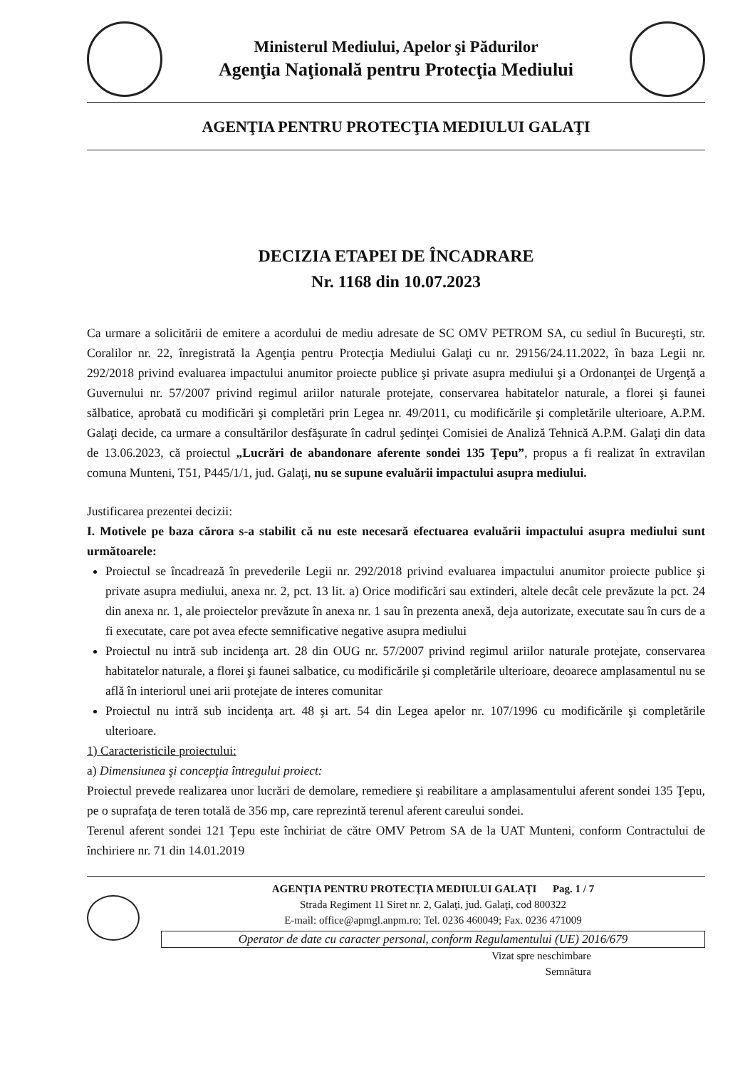Ministerul Mediului, Apelor şi Pădurilor
Agenţia Naţională pentru Protecţia Mediului
AGENŢIA PENTRU PROTECŢIA MEDIULUI GALAŢI
DECIZIA ETAPEI DE ÎNCADRARE
Nr. 1168 din 10.07.2023
Ca urmare a solicitării de emitere a acordului de mediu adresate de SC OMV PETROM SA, cu sediul în Bucureşti, str. Coralilor nr. 22, înregistrată la Agenţia pentru Protecţia Mediului Galaţi cu nr. 29156/24.11.2022, în baza Legii nr. 292/2018 privind evaluarea impactului anumitor proiecte publice şi private asupra mediului şi a Ordonanţei de Urgenţă a Guvernului nr. 57/2007 privind regimul ariilor naturale protejate, conservarea habitatelor naturale, a florei şi faunei sălbatice, aprobată cu modificări şi completări prin Legea nr. 49/2011, cu modificările şi completările ulterioare, A.P.M. Galaţi decide, ca urmare a consultărilor desfăşurate în cadrul şedinţei Comisiei de Analiză Tehnică A.P.M. Galaţi din data de 13.06.2023, că proiectul „Lucrări de abandonare aferente sondei 135 Ţepu”, propus a fi realizat în extravilan comuna Munteni, T51, P445/1/1, jud. Galaţi, nu se supune evaluării impactului asupra mediului.
Justificarea prezentei decizii:
I. Motivele pe baza cărora s-a stabilit că nu este necesară efectuarea evaluării impactului asupra mediului sunt următoarele:
Proiectul se încadrează în prevederile Legii nr. 292/2018 privind evaluarea impactului anumitor proiecte publice şi private asupra mediului, anexa nr. 2, pct. 13 lit. a) Orice modificări sau extinderi, altele decât cele prevăzute la pct. 24 din anexa nr. 1, ale proiectelor prevăzute în anexa nr. 1 sau în prezenta anexă, deja autorizate, executate sau în curs de a fi executate, care pot avea efecte semnificative negative asupra mediului
Proiectul nu intră sub incidenţa art. 28 din OUG nr. 57/2007 privind regimul ariilor naturale protejate, conservarea habitatelor naturale, a florei şi faunei salbatice, cu modificările şi completările ulterioare, deoarece amplasamentul nu se află în interiorul unei arii protejate de interes comunitar
Proiectul nu intră sub incidenţa art. 48 şi art. 54 din Legea apelor nr. 107/1996 cu modificările şi completările ulterioare.
1) Caracteristicile proiectului:
a) Dimensiunea şi concepţia întregului proiect:
Proiectul prevede realizarea unor lucrări de demolare, remediere şi reabilitare a amplasamentului aferent sondei 135 Ţepu, pe o suprafaţa de teren totală de 356 mp, care reprezintă terenul aferent careului sondei.
Terenul aferent sondei 121 Ţepu este închiriat de către OMV Petrom SA de la UAT Munteni, conform Contractului de închiriere nr. 71 din 14.01.2019
AGENŢIA PENTRU PROTECŢIA MEDIULUI GALAŢI Pag. 1 / 7
Strada Regiment 11 Siret nr. 2, Galaţi, jud. Galaţi, cod 800322
E-mail: office@apmgl.anpm.ro; Tel. 0236 460049; Fax. 0236 471009
Operator de date cu caracter personal, conform Regulamentului (UE) 2016/679
Vizat spre neschimbare
Semnătura